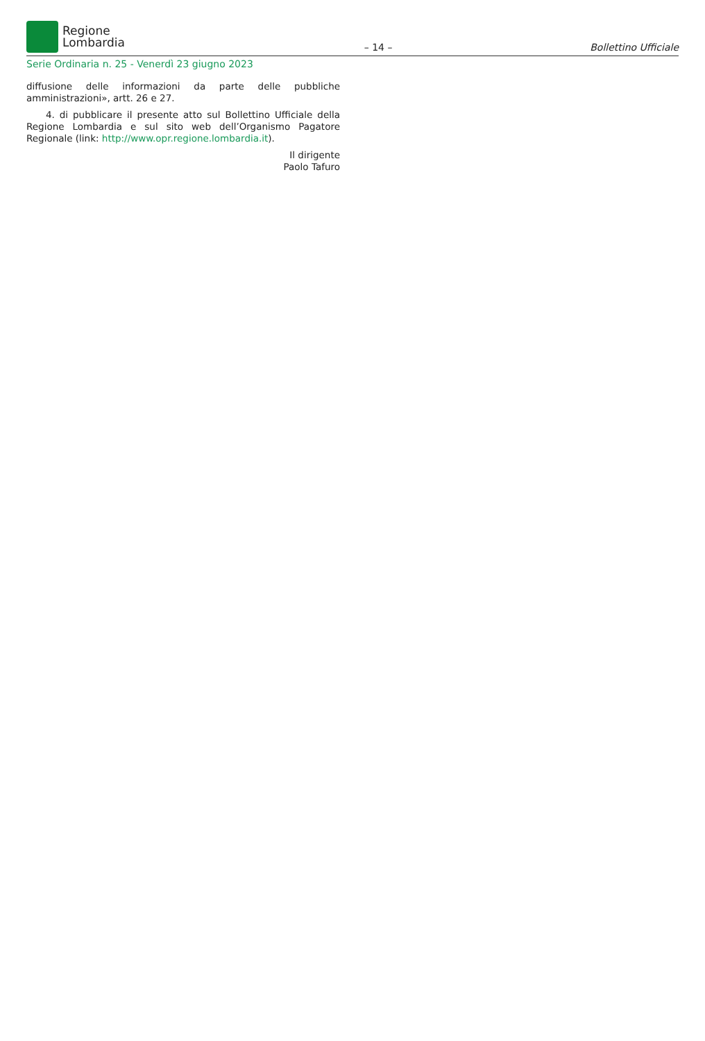Regione
Lombardia
– 14 – Bollettino Ufficiale
Serie Ordinaria n. 25 - Venerdì 23 giugno 2023
diffusione delle informazioni da parte delle pubbliche amministrazioni», artt. 26 e 27.
4. di pubblicare il presente atto sul Bollettino Ufficiale della Regione Lombardia e sul sito web dell’Organismo Pagatore Regionale (link: http://www.opr.regione.lombardia.it).
Il dirigente
Paolo Tafuro